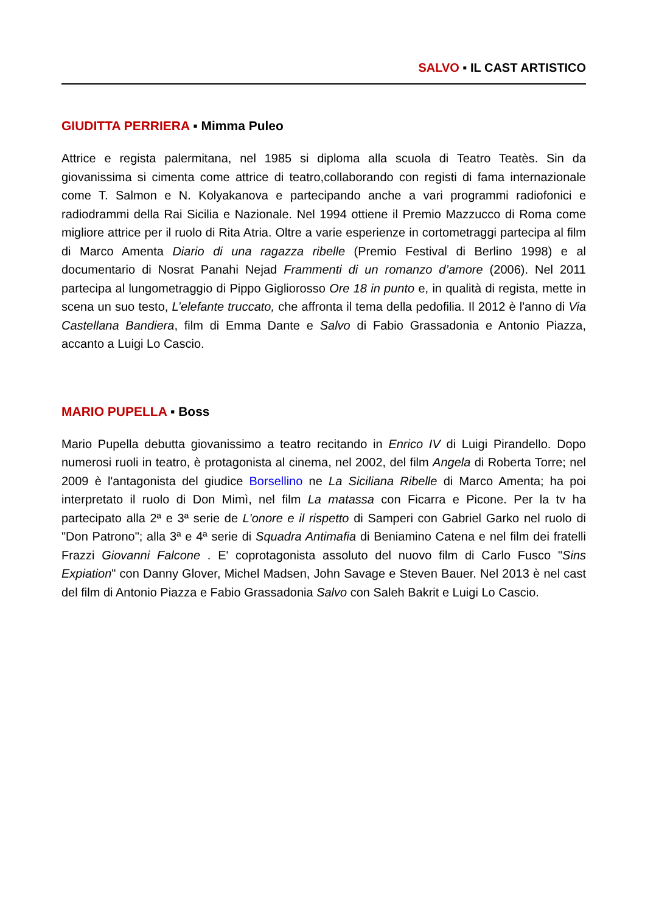SALVO ▪ IL CAST ARTISTICO
GIUDITTA PERRIERA ▪ Mimma Puleo
Attrice e regista palermitana, nel 1985 si diploma alla scuola di Teatro Teatès. Sin da giovanissima si cimenta come attrice di teatro,collaborando con registi di fama internazionale come T. Salmon e N. Kolyakanova e partecipando anche a vari programmi radiofonici e radiodrammi della Rai Sicilia e Nazionale. Nel 1994 ottiene il Premio Mazzucco di Roma come migliore attrice per il ruolo di Rita Atria. Oltre a varie esperienze in cortometraggi partecipa al film di Marco Amenta Diario di una ragazza ribelle (Premio Festival di Berlino 1998) e al documentario di Nosrat Panahi Nejad Frammenti di un romanzo d’amore (2006). Nel 2011 partecipa al lungometraggio di Pippo Gigliorosso Ore 18 in punto e, in qualità di regista, mette in scena un suo testo, L’elefante truccato, che affronta il tema della pedofilia. Il 2012 è l'anno di Via Castellana Bandiera, film di Emma Dante e Salvo di Fabio Grassadonia e Antonio Piazza, accanto a Luigi Lo Cascio.
MARIO PUPELLA ▪ Boss
Mario Pupella debutta giovanissimo a teatro recitando in Enrico IV di Luigi Pirandello. Dopo numerosi ruoli in teatro, è protagonista al cinema, nel 2002, del film Angela di Roberta Torre; nel 2009 è l'antagonista del giudice Borsellino ne La Siciliana Ribelle di Marco Amenta; ha poi interpretato il ruolo di Don Mimì, nel film La matassa con Ficarra e Picone. Per la tv ha partecipato alla 2ª e 3ª serie de L'onore e il rispetto di Samperi con Gabriel Garko nel ruolo di "Don Patrono"; alla 3ª e 4ª serie di Squadra Antimafia di Beniamino Catena e nel film dei fratelli Frazzi Giovanni Falcone . E' coprotagonista assoluto del nuovo film di Carlo Fusco "Sins Expiation" con Danny Glover, Michel Madsen, John Savage e Steven Bauer. Nel 2013 è nel cast del film di Antonio Piazza e Fabio Grassadonia Salvo con Saleh Bakrit e Luigi Lo Cascio.